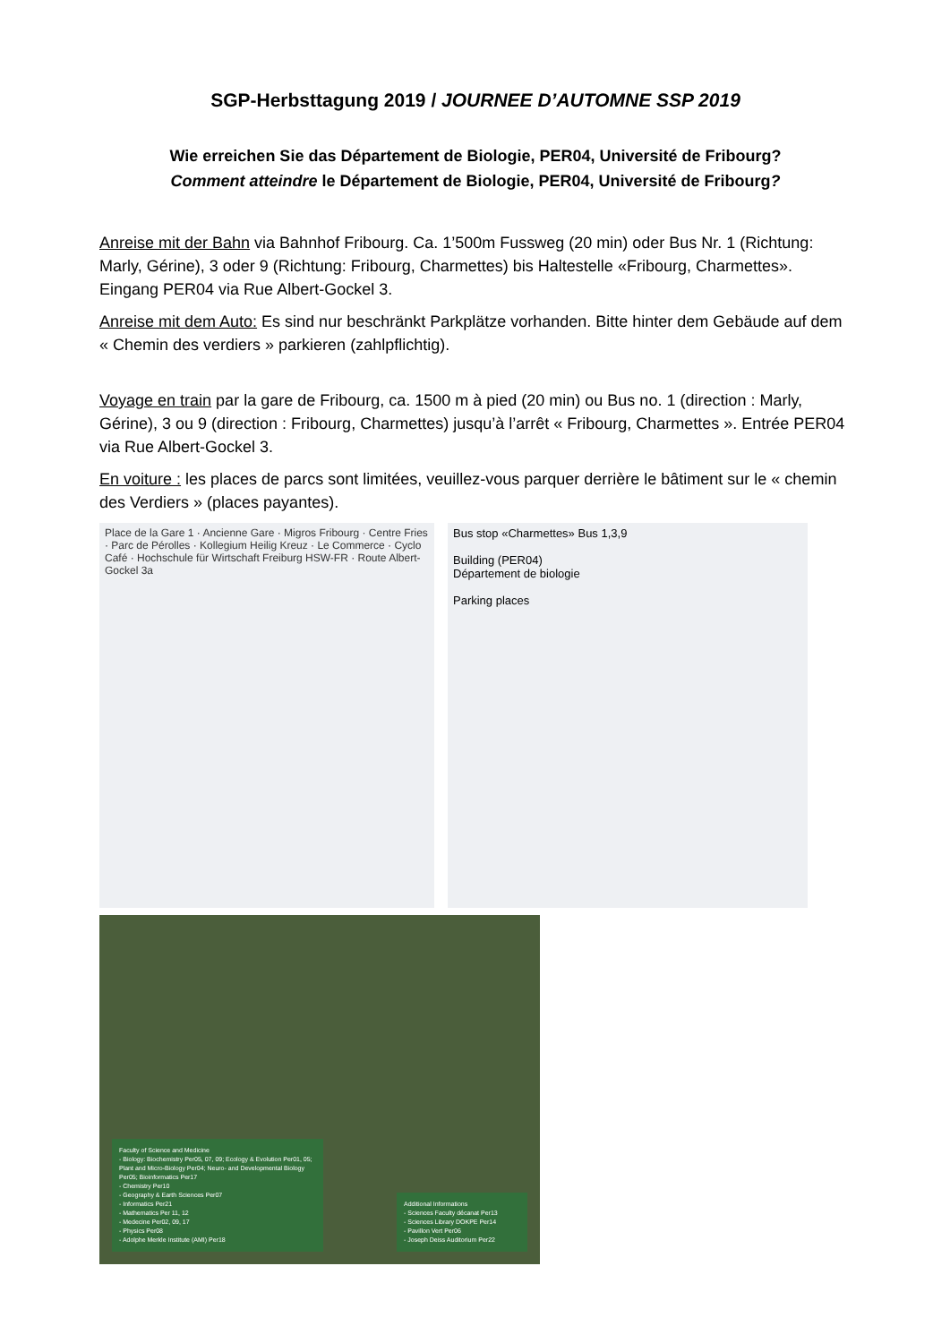SGP-Herbsttagung 2019 / JOURNEE D’AUTOMNE SSP 2019
Wie erreichen Sie das Département de Biologie, PER04, Université de Fribourg?
Comment atteindre le Département de Biologie, PER04, Université de Fribourg?
Anreise mit der Bahn via Bahnhof Fribourg. Ca. 1’500m Fussweg (20 min) oder Bus Nr. 1 (Richtung: Marly, Gérine), 3 oder 9 (Richtung: Fribourg, Charmettes) bis Haltestelle «Fribourg, Charmettes». Eingang PER04 via Rue Albert-Gockel 3.
Anreise mit dem Auto: Es sind nur beschränkt Parkplätze vorhanden. Bitte hinter dem Gebäude auf dem « Chemin des verdiers » parkieren (zahlpflichtig).
Voyage en train par la gare de Fribourg, ca. 1500 m à pied (20 min) ou Bus no. 1 (direction : Marly, Gérine), 3 ou 9 (direction : Fribourg, Charmettes) jusqu’à l’arrêt « Fribourg, Charmettes ». Entrée PER04 via Rue Albert-Gockel 3.
En voiture : les places de parcs sont limitées, veuillez-vous parquer derrière le bâtiment sur le « chemin des Verdiers » (places payantes).
Place de la Gare 1 · Ancienne Gare · Migros Fribourg · Centre Fries · Parc de Pérolles · Kollegium Heilig Kreuz · Le Commerce · Cyclo Café · Hochschule für Wirtschaft Freiburg HSW-FR · Route Albert-Gockel 3a
Bus stop «Charmettes» Bus 1,3,9
Building (PER04)
Département de biologie
Parking places
Faculty of Science and Medicine
- Biology: Biochemistry Per05, 07, 09; Ecology & Evolution Per01, 05; Plant and Micro-Biology Per04; Neuro- and Developmental Biology Per05; Bioinformatics Per17
- Chemistry Per10
- Geography & Earth Sciences Per07
- Informatics Per21
- Mathematics Per 11, 12
- Medecine Per02, 09, 17
- Physics Per08
- Adolphe Merkle Institute (AMI) Per18
Additional Informations
- Sciences Faculty décanat Per13
- Sciences Library DOKPE Per14
- Pavillon Vert Per06
- Joseph Deiss Auditorium Per22